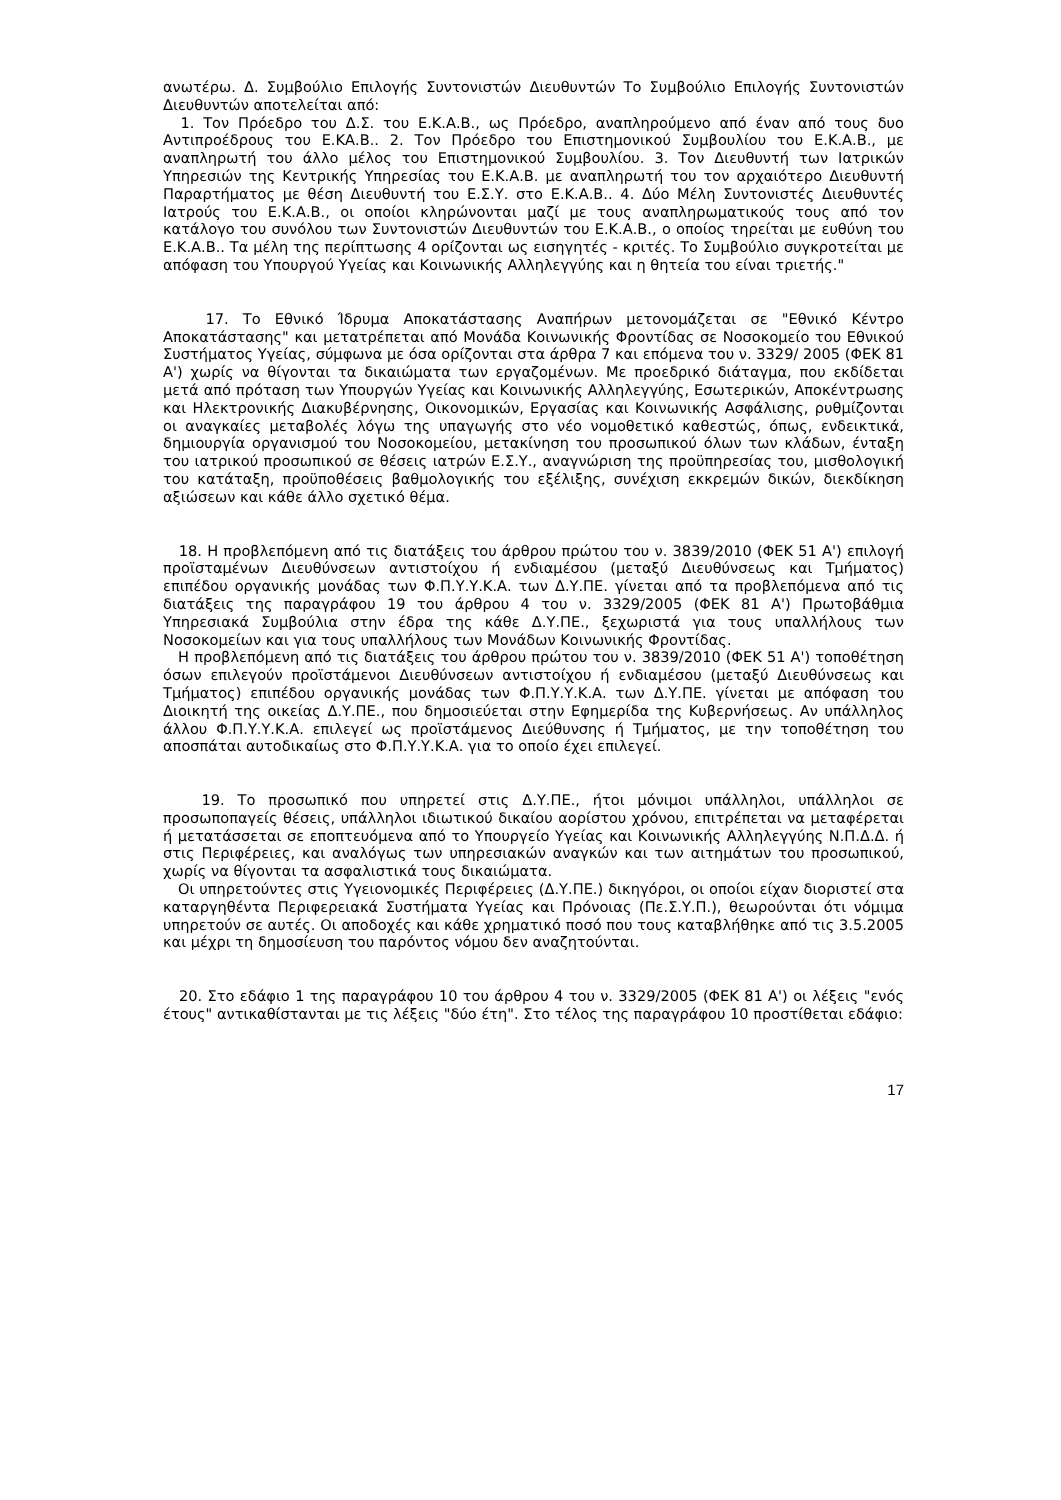ανωτέρω. Δ. Συμβούλιο Επιλογής Συντονιστών Διευθυντών Το Συμβούλιο Επιλογής Συντονιστών Διευθυντών αποτελείται από:
1. Τον Πρόεδρο του Δ.Σ. του Ε.Κ.Α.Β., ως Πρόεδρο, αναπληρούμενο από έναν από τους δυο Αντιπροέδρους του Ε.ΚΑ.Β.. 2. Τον Πρόεδρο του Επιστημονικού Συμβουλίου του Ε.Κ.Α.Β., με αναπληρωτή του άλλο μέλος του Επιστημονικού Συμβουλίου. 3. Τον Διευθυντή των Ιατρικών Υπηρεσιών της Κεντρικής Υπηρεσίας του Ε.Κ.Α.Β. με αναπληρωτή του τον αρχαιότερο Διευθυντή Παραρτήματος με θέση Διευθυντή του Ε.Σ.Υ. στο Ε.Κ.Α.Β.. 4. Δύο Μέλη Συντονιστές Διευθυντές Ιατρούς του Ε.Κ.Α.Β., οι οποίοι κληρώνονται μαζί με τους αναπληρωματικούς τους από τον κατάλογο του συνόλου των Συντονιστών Διευθυντών του Ε.Κ.Α.Β., ο οποίος τηρείται με ευθύνη του Ε.Κ.Α.Β.. Τα μέλη της περίπτωσης 4 ορίζονται ως εισηγητές - κριτές. Το Συμβούλιο συγκροτείται με απόφαση του Υπουργού Υγείας και Κοινωνικής Αλληλεγγύης και η θητεία του είναι τριετής."
17. Το Εθνικό Ίδρυμα Αποκατάστασης Αναπήρων μετονομάζεται σε "Εθνικό Κέντρο Αποκατάστασης" και μετατρέπεται από Μονάδα Κοινωνικής Φροντίδας σε Νοσοκομείο του Εθνικού Συστήματος Υγείας, σύμφωνα με όσα ορίζονται στα άρθρα 7 και επόμενα του ν. 3329/ 2005 (ΦΕΚ 81 Α') χωρίς να θίγονται τα δικαιώματα των εργαζομένων. Με προεδρικό διάταγμα, που εκδίδεται μετά από πρόταση των Υπουργών Υγείας και Κοινωνικής Αλληλεγγύης, Εσωτερικών, Αποκέντρωσης και Ηλεκτρονικής Διακυβέρνησης, Οικονομικών, Εργασίας και Κοινωνικής Ασφάλισης, ρυθμίζονται οι αναγκαίες μεταβολές λόγω της υπαγωγής στο νέο νομοθετικό καθεστώς, όπως, ενδεικτικά, δημιουργία οργανισμού του Νοσοκομείου, μετακίνηση του προσωπικού όλων των κλάδων, ένταξη του ιατρικού προσωπικού σε θέσεις ιατρών Ε.Σ.Υ., αναγνώριση της προϋπηρεσίας του, μισθολογική του κατάταξη, προϋποθέσεις βαθμολογικής του εξέλιξης, συνέχιση εκκρεμών δικών, διεκδίκηση αξιώσεων και κάθε άλλο σχετικό θέμα.
18. Η προβλεπόμενη από τις διατάξεις του άρθρου πρώτου του ν. 3839/2010 (ΦΕΚ 51 Α') επιλογή προϊσταμένων Διευθύνσεων αντιστοίχου ή ενδιαμέσου (μεταξύ Διευθύνσεως και Τμήματος) επιπέδου οργανικής μονάδας των Φ.Π.Υ.Υ.Κ.Α. των Δ.Υ.ΠΕ. γίνεται από τα προβλεπόμενα από τις διατάξεις της παραγράφου 19 του άρθρου 4 του ν. 3329/2005 (ΦΕΚ 81 Α') Πρωτοβάθμια Υπηρεσιακά Συμβούλια στην έδρα της κάθε Δ.Υ.ΠΕ., ξεχωριστά για τους υπαλλήλους των Νοσοκομείων και για τους υπαλλήλους των Μονάδων Κοινωνικής Φροντίδας.
Η προβλεπόμενη από τις διατάξεις του άρθρου πρώτου του ν. 3839/2010 (ΦΕΚ 51 Α') τοποθέτηση όσων επιλεγούν προϊστάμενοι Διευθύνσεων αντιστοίχου ή ενδιαμέσου (μεταξύ Διευθύνσεως και Τμήματος) επιπέδου οργανικής μονάδας των Φ.Π.Υ.Υ.Κ.Α. των Δ.Υ.ΠΕ. γίνεται με απόφαση του Διοικητή της οικείας Δ.Υ.ΠΕ., που δημοσιεύεται στην Εφημερίδα της Κυβερνήσεως. Αν υπάλληλος άλλου Φ.Π.Υ.Υ.Κ.Α. επιλεγεί ως προϊστάμενος Διεύθυνσης ή Τμήματος, με την τοποθέτηση του αποσπάται αυτοδικαίως στο Φ.Π.Υ.Υ.Κ.Α. για το οποίο έχει επιλεγεί.
19. Το προσωπικό που υπηρετεί στις Δ.Υ.ΠΕ., ήτοι μόνιμοι υπάλληλοι, υπάλληλοι σε προσωποπαγείς θέσεις, υπάλληλοι ιδιωτικού δικαίου αορίστου χρόνου, επιτρέπεται να μεταφέρεται ή μετατάσσεται σε εποπτευόμενα από το Υπουργείο Υγείας και Κοινωνικής Αλληλεγγύης Ν.Π.Δ.Δ. ή στις Περιφέρειες, και αναλόγως των υπηρεσιακών αναγκών και των αιτημάτων του προσωπικού, χωρίς να θίγονται τα ασφαλιστικά τους δικαιώματα.
Οι υπηρετούντες στις Υγειονομικές Περιφέρειες (Δ.Υ.ΠΕ.) δικηγόροι, οι οποίοι είχαν διοριστεί στα καταργηθέντα Περιφερειακά Συστήματα Υγείας και Πρόνοιας (Πε.Σ.Υ.Π.), θεωρούνται ότι νόμιμα υπηρετούν σε αυτές. Οι αποδοχές και κάθε χρηματικό ποσό που τους καταβλήθηκε από τις 3.5.2005 και μέχρι τη δημοσίευση του παρόντος νόμου δεν αναζητούνται.
20. Στο εδάφιο 1 της παραγράφου 10 του άρθρου 4 του ν. 3329/2005 (ΦΕΚ 81 Α') οι λέξεις "ενός έτους" αντικαθίστανται με τις λέξεις "δύο έτη". Στο τέλος της παραγράφου 10 προστίθεται εδάφιο:
17